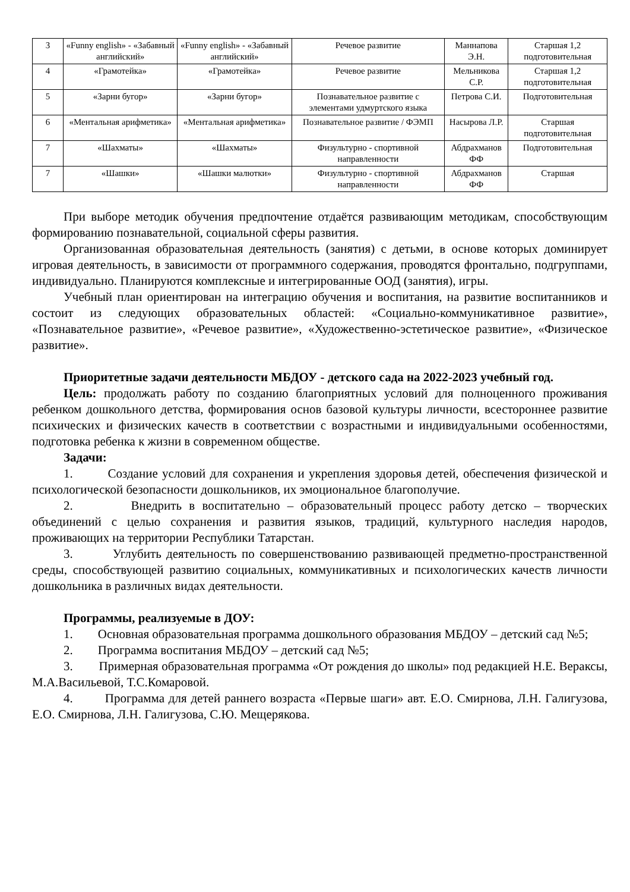| 3 | «Funny english» - «Забавный английский» | «Funny english» - «Забавный английский» | Речевое развитие | Маннапова Э.Н. | Старшая 1,2 подготовительная |
| 4 | «Грамотейка» | «Грамотейка» | Речевое развитие | Мельникова С.Р. | Старшая 1,2 подготовительная |
| 5 | «Зарни бугор» | «Зарни бугор» | Познавательное развитие с элементами удмуртского языка | Петрова С.И. | Подготовительная |
| 6 | «Ментальная арифметика» | «Ментальная арифметика» | Познавательное развитие / ФЭМП | Насырова Л.Р. | Старшая подготовительная |
| 7 | «Шахматы» | «Шахматы» | Физультурно - спортивной направленности | Абдрахманов ФФ | Подготовительная |
| 7 | «Шашки» | «Шашки малютки» | Физультурно - спортивной направленности | Абдрахманов ФФ | Старшая |
При выборе методик обучения предпочтение отдаётся развивающим методикам, способствующим формированию познавательной, социальной сферы развития.
Организованная образовательная деятельность (занятия) с детьми, в основе которых доминирует игровая деятельность, в зависимости от программного содержания, проводятся фронтально, подгруппами, индивидуально. Планируются комплексные и интегрированные ООД (занятия), игры.
Учебный план ориентирован на интеграцию обучения и воспитания, на развитие воспитанников и состоит из следующих образовательных областей: «Социально-коммуникативное развитие», «Познавательное развитие», «Речевое развитие», «Художественно-эстетическое развитие», «Физическое развитие».
Приоритетные задачи деятельности МБДОУ - детского сада на 2022-2023 учебный год.
Цель: продолжать работу по созданию благоприятных условий для полноценного проживания ребенком дошкольного детства, формирования основ базовой культуры личности, всестороннее развитие психических и физических качеств в соответствии с возрастными и индивидуальными особенностями, подготовка ребенка к жизни в современном обществе.
Задачи:
1. Создание условий для сохранения и укрепления здоровья детей, обеспечения физической и психологической безопасности дошкольников, их эмоциональное благополучие.
2. Внедрить в воспитательно – образовательный процесс работу детско – творческих объединений с целью сохранения и развития языков, традиций, культурного наследия народов, проживающих на территории Республики Татарстан.
3. Углубить деятельность по совершенствованию развивающей предметно-пространственной среды, способствующей развитию социальных, коммуникативных и психологических качеств личности дошкольника в различных видах деятельности.
Программы, реализуемые в ДОУ:
1. Основная образовательная программа дошкольного образования МБДОУ – детский сад №5;
2. Программа воспитания МБДОУ – детский сад №5;
3. Примерная образовательная программа «От рождения до школы» под редакцией Н.Е. Вераксы, М.А.Васильевой, Т.С.Комаровой.
4. Программа для детей раннего возраста «Первые шаги» авт. Е.О. Смирнова, Л.Н. Галигузова, Е.О. Смирнова, Л.Н. Галигузова, С.Ю. Мещерякова.